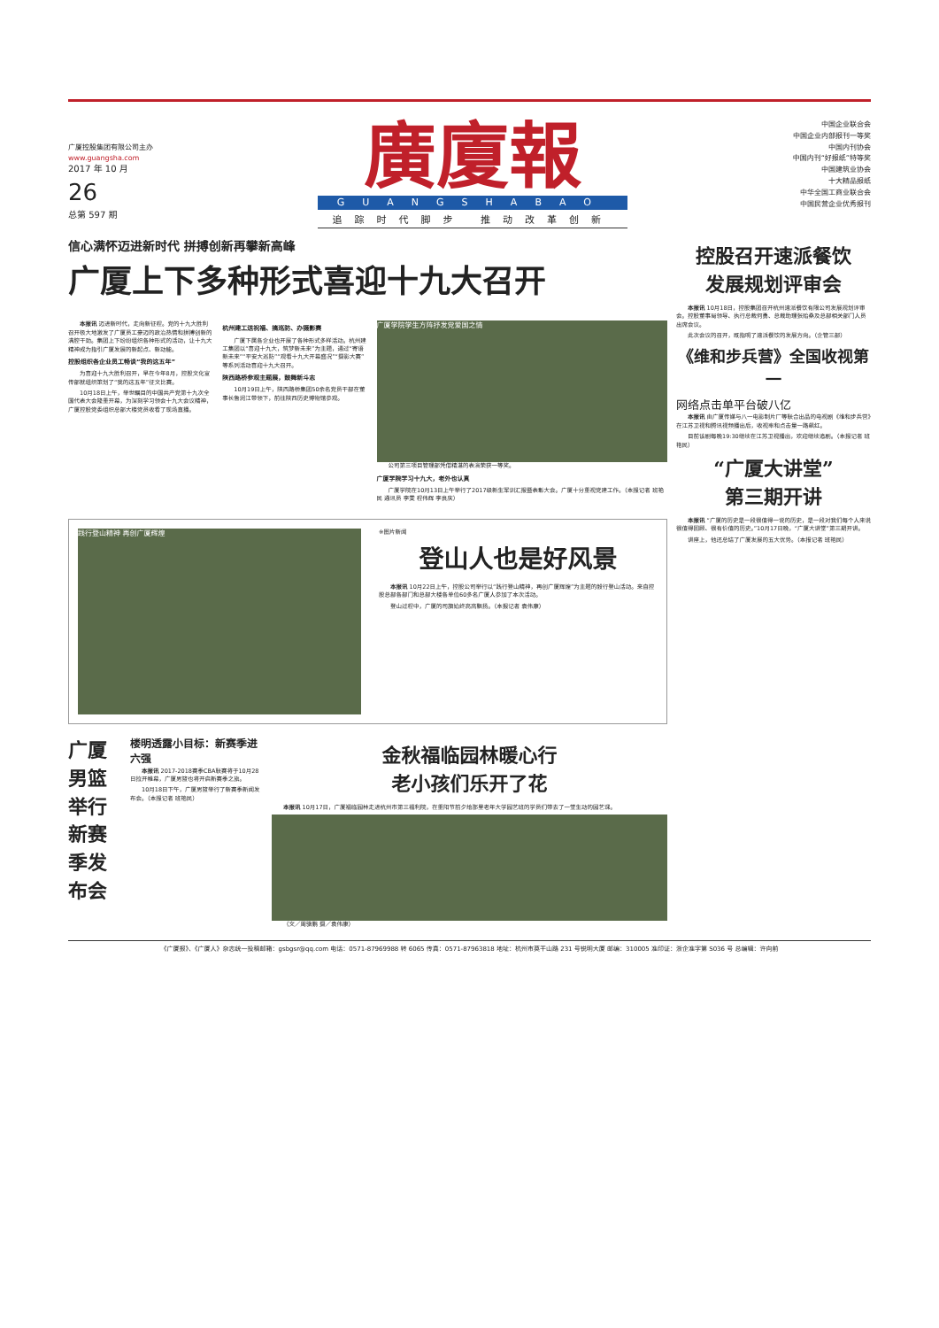广厦控股集团有限公司主办
www.guangsha.com
2017 年 10 月
26
总第 597 期
廣廈報
GUANGSHABAO
追踪时代脚步 推动改革创新
中国企业联合会
中国企业内部报刊一等奖
中国内刊协会
中国内刊“好报纸”特等奖
中国建筑业协会
十大精品报纸
中华全国工商业联合会
中国民营企业优秀报刊
信心满怀迈进新时代 拼搏创新再攀新高峰
广厦上下多种形式喜迎十九大召开
本报讯 迈进新时代，走向新征程。党的十九大胜利召开极大地激发了广厦员工豪迈的政治热情和拼搏创新的满腔干劲。集团上下纷纷组织各种形式的活动，让十九大精神成为指引广厦发展的新起点、新动能。
控股组织各企业员工畅谈“我的这五年”
为喜迎十九大胜利召开，早在今年8月，控股文化宣传部就组织策划了“我的这五年”征文比赛。
10月18日上午，举世瞩目的中国共产党第十九次全国代表大会隆重开幕，为深刻学习领会十九大会议精神，广厦控股党委组织总部大楼党员收看了现场直播。
杭州建工送祝福、搞巡防、办摄影赛
广厦下属各企业也开展了各种形式多样活动。杭州建工集团以“喜迎十九大，筑梦新未来”为主题，通过“寄语新未来”“平安大巡防”“观看十九大开幕盛况”“摄影大赛”等系列活动喜迎十九大召开。
陕西路桥参观主题展，鼓舞新斗志
10月19日上午，陕西路桥集团50余名党员干部在董事长鲁润江带领下，前往陕西历史博物馆参观。
广厦学院学生方阵抒发党爱国之情
公司第三项目管理部凭借精湛的表演荣获一等奖。
广厦学院学习十九大，老外也认真
广厦学院在10月13日上午举行了2017级新生军训汇报暨表彰大会。广厦十分重视党建工作。（本报记者 班艳民 通讯员 李雯 程伟辉 李良庆）
践行登山精神 再创广厦辉煌
※图片新闻
登山人也是好风景
本报讯 10月22日上午，控股公司举行以“践行登山精神，再创广厦辉煌”为主题的毅行登山活动。来自控股总部各部门和总部大楼各单位60多名广厦人参加了本次活动。
登山过程中，广厦的司旗始终高高飘扬。（本报记者 袁伟康）
广厦男篮举行新赛季发布会
楼明透露小目标：新赛季进六强
本报讯 2017-2018赛季CBA联赛将于10月28日拉开帷幕，广厦男篮也将开启新赛季之旅。
10月18日下午，广厦男篮举行了新赛季新闻发布会。（本报记者 班艳民）
金秋福临园林暖心行
老小孩们乐开了花
本报讯 10月17日，广厦福临园林走进杭州市第三福利院，在重阳节前夕给那里老年大学园艺班的学员们带去了一堂生动的园艺课。
（文／周骥鹏 摄／袁伟康）
控股召开速派餐饮
发展规划评审会
本报讯 10月18日，控股集团召开杭州速派餐饮有限公司发展规划评审会。控股董事局领导、执行总裁何勇、总裁助理张贻桑及总部相关部门人员出席会议。
此次会议的召开，既指明了速派餐饮的发展方向。（企管三部）
《维和步兵营》全国收视第一
网络点击单平台破八亿
本报讯 由广厦传媒与八一电影制片厂等联合出品的电视剧《维和步兵营》在江苏卫视和腾讯视频播出后，收视率和点击量一路飙红。
目前该剧每晚19:30继续在江苏卫视播出，欢迎继续追剧。（本报记者 班艳民）
“广厦大讲堂”
第三期开讲
本报讯 “广厦的历史是一段很值得一说的历史，是一段对我们每个人来说很值得回顾、很有价值的历史。”10月17日晚，“广厦大讲堂”第三期开讲。
讲座上，他还总结了广厦发展的五大优势。（本报记者 班艳民）
《广厦报》、《广厦人》杂志统一投稿邮箱：gsbgsr@qq.com 电话：0571-87969988 转 6065 传真：0571-87963818 地址：杭州市莫干山路 231 号锐明大厦 邮编：310005 准印证：浙企准字第 S036 号 总编辑：许向前